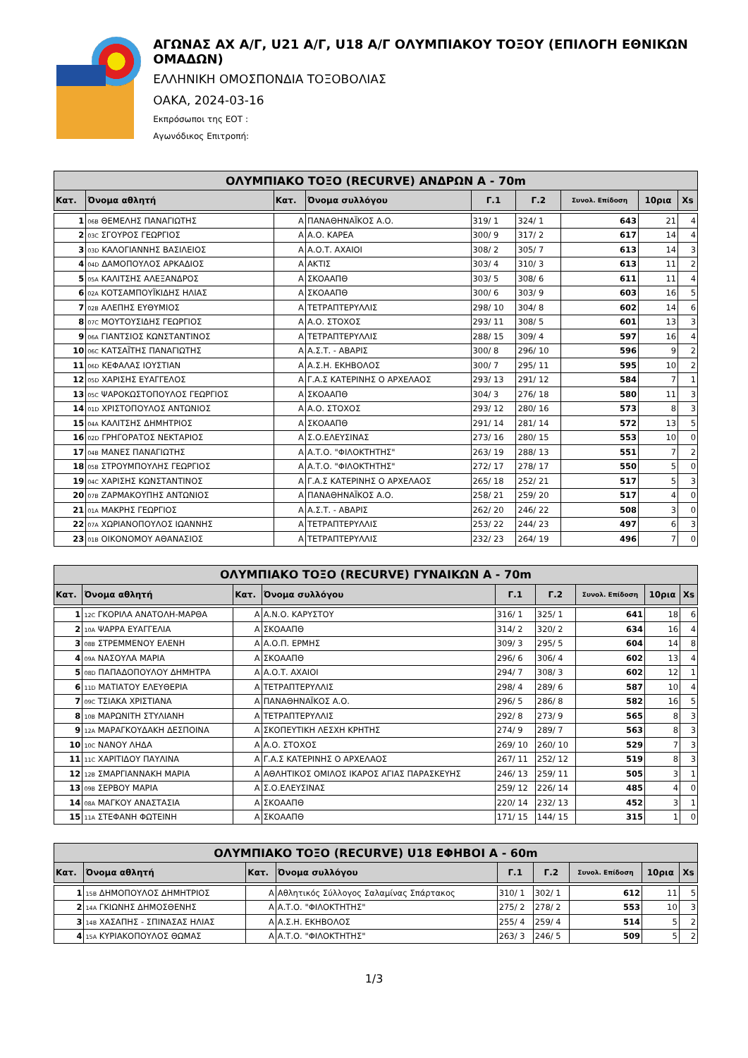ΑΓΩΝΑΣ ΑΧ Α/Γ, U21 Α/Γ, U18 Α/Γ ΟΛΥΜΠΙΑΚΟΥ ΤΟΞΟΥ (ΕΠΙΛΟΓΗ ΕΘΝΙΚΩΝ ΟΜΑΔΩΝ)
ΕΛΛΗΝΙΚΗ ΟΜΟΣΠΟΝΔΙΑ ΤΟΞΟΒΟΛΙΑΣ
ΟΑΚΑ, 2024-03-16
Εκπρόσωποι της ΕΟΤ :
Αγωνόδικος Επιτροπή:
| ΟΛΥΜΠΙΑΚΟ ΤΟΞΟ (RECURVE) ΑΝΔΡΩΝ Α - 70m | | | | | | | | |
| --- | --- | --- | --- | --- | --- | --- | --- | --- |
| Κατ. | Όνομα αθλητή | Κατ. | Όνομα συλλόγου | Γ.1 | Γ.2 | Συνολ. Επίδοση | 10ρια | Xs |
| 1 | 06B ΘΕΜΕΛΗΣ ΠΑΝΑΓΙΩΤΗΣ | Α | ΠΑΝΑΘΗΝΑΪΚΟΣ Α.Ο. | 319/ 1 | 324/ 1 | 643 | 21 | 4 |
| 2 | 03C ΣΓΟΥΡΟΣ ΓΕΩΡΓΙΟΣ | Α | Α.Ο. ΚΑΡΕΑ | 300/ 9 | 317/ 2 | 617 | 14 | 4 |
| 3 | 03D ΚΑΛΟΓΙΑΝΝΗΣ ΒΑΣΙΛΕΙΟΣ | Α | Α.Ο.Τ. ΑΧΑΙΟΙ | 308/ 2 | 305/ 7 | 613 | 14 | 3 |
| 4 | 04D ΔΑΜΟΠΟΥΛΟΣ ΑΡΚΑΔΙΟΣ | Α | ΑΚΤΙΣ | 303/ 4 | 310/ 3 | 613 | 11 | 2 |
| 5 | 05A ΚΑΛΙΤΣΗΣ ΑΛΕΞΑΝΔΡΟΣ | Α | ΣΚΟΑΑΠΘ | 303/ 5 | 308/ 6 | 611 | 11 | 4 |
| 6 | 02A ΚΟΤΣΑΜΠΟΥΪΚΙΔΗΣ ΗΛΙΑΣ | Α | ΣΚΟΑΑΠΘ | 300/ 6 | 303/ 9 | 603 | 16 | 5 |
| 7 | 02B ΑΛΕΠΗΣ ΕΥΘΥΜΙΟΣ | Α | ΤΕΤΡΑΠΤΕΡΥΛΛΙΣ | 298/ 10 | 304/ 8 | 602 | 14 | 6 |
| 8 | 07C ΜΟΥΤΟΥΣΙΔΗΣ ΓΕΩΡΓΙΟΣ | Α | Α.Ο. ΣΤΟΧΟΣ | 293/ 11 | 308/ 5 | 601 | 13 | 3 |
| 9 | 06A ΓΙΑΝΤΣΙΟΣ ΚΩΝΣΤΑΝΤΙΝΟΣ | Α | ΤΕΤΡΑΠΤΕΡΥΛΛΙΣ | 288/ 15 | 309/ 4 | 597 | 16 | 4 |
| 10 | 06C ΚΑΤΣΑΪΤΗΣ ΠΑΝΑΓΙΩΤΗΣ | Α | Α.Σ.Τ. - ΑΒΑΡΙΣ | 300/ 8 | 296/ 10 | 596 | 9 | 2 |
| 11 | 06D ΚΕΦΑΛΑΣ ΙΟΥΣΤΙΑΝ | Α | Α.Σ.Η. ΕΚΗΒΟΛΟΣ | 300/ 7 | 295/ 11 | 595 | 10 | 2 |
| 12 | 05D ΧΑΡΙΣΗΣ ΕΥΑΓΓΕΛΟΣ | Α | Γ.Α.Σ ΚΑΤΕΡΙΝΗΣ Ο ΑΡΧΕΛΑΟΣ | 293/ 13 | 291/ 12 | 584 | 7 | 1 |
| 13 | 05C ΨΑΡΟΚΩΣΤΟΠΟΥΛΟΣ ΓΕΩΡΓΙΟΣ | Α | ΣΚΟΑΑΠΘ | 304/ 3 | 276/ 18 | 580 | 11 | 3 |
| 14 | 01D ΧΡΙΣΤΟΠΟΥΛΟΣ ΑΝΤΩΝΙΟΣ | Α | Α.Ο. ΣΤΟΧΟΣ | 293/ 12 | 280/ 16 | 573 | 8 | 3 |
| 15 | 04A ΚΑΛΙΤΣΗΣ ΔΗΜΗΤΡΙΟΣ | Α | ΣΚΟΑΑΠΘ | 291/ 14 | 281/ 14 | 572 | 13 | 5 |
| 16 | 02D ΓΡΗΓΟΡΑΤΟΣ ΝΕΚΤΑΡΙΟΣ | Α | Σ.Ο.ΕΛΕΥΣΙΝΑΣ | 273/ 16 | 280/ 15 | 553 | 10 | 0 |
| 17 | 04B ΜΑΝΕΣ ΠΑΝΑΓΙΩΤΗΣ | Α | Α.Τ.Ο. "ΦΙΛΟΚΤΗΤΗΣ" | 263/ 19 | 288/ 13 | 551 | 7 | 2 |
| 18 | 05B ΣΤΡΟΥΜΠΟΥΛΗΣ ΓΕΩΡΓΙΟΣ | Α | Α.Τ.Ο. "ΦΙΛΟΚΤΗΤΗΣ" | 272/ 17 | 278/ 17 | 550 | 5 | 0 |
| 19 | 04C ΧΑΡΙΣΗΣ ΚΩΝΣΤΑΝΤΙΝΟΣ | Α | Γ.Α.Σ ΚΑΤΕΡΙΝΗΣ Ο ΑΡΧΕΛΑΟΣ | 265/ 18 | 252/ 21 | 517 | 5 | 3 |
| 20 | 07B ΖΑΡΜΑΚΟΥΠΗΣ ΑΝΤΩΝΙΟΣ | Α | ΠΑΝΑΘΗΝΑΪΚΟΣ Α.Ο. | 258/ 21 | 259/ 20 | 517 | 4 | 0 |
| 21 | 01A ΜΑΚΡΗΣ ΓΕΩΡΓΙΟΣ | Α | Α.Σ.Τ. - ΑΒΑΡΙΣ | 262/ 20 | 246/ 22 | 508 | 3 | 0 |
| 22 | 07A ΧΩΡΙΑΝΟΠΟΥΛΟΣ ΙΩΑΝΝΗΣ | Α | ΤΕΤΡΑΠΤΕΡΥΛΛΙΣ | 253/ 22 | 244/ 23 | 497 | 6 | 3 |
| 23 | 01B ΟΙΚΟΝΟΜΟΥ ΑΘΑΝΑΣΙΟΣ | Α | ΤΕΤΡΑΠΤΕΡΥΛΛΙΣ | 232/ 23 | 264/ 19 | 496 | 7 | 0 |
| ΟΛΥΜΠΙΑΚΟ ΤΟΞΟ (RECURVE) ΓΥΝΑΙΚΩΝ Α - 70m | | | | | | | | |
| --- | --- | --- | --- | --- | --- | --- | --- | --- |
| Κατ. | Όνομα αθλητή | Κατ. | Όνομα συλλόγου | Γ.1 | Γ.2 | Συνολ. Επίδοση | 10ρια | Xs |
| 1 | 12C ΓΚΟΡΙΛΑ ΑΝΑΤΟΛΗ-ΜΑΡΘΑ | Α | Α.Ν.Ο. ΚΑΡΥΣΤΟΥ | 316/ 1 | 325/ 1 | 641 | 18 | 6 |
| 2 | 10A ΨΑΡΡΑ ΕΥΑΓΓΕΛΙΑ | Α | ΣΚΟΑΑΠΘ | 314/ 2 | 320/ 2 | 634 | 16 | 4 |
| 3 | 08B ΣΤΡΕΜΜΕΝΟΥ ΕΛΕΝΗ | Α | Α.Ο.Π. ΕΡΜΗΣ | 309/ 3 | 295/ 5 | 604 | 14 | 8 |
| 4 | 09A ΝΑΣΟΥΛΑ ΜΑΡΙΑ | Α | ΣΚΟΑΑΠΘ | 296/ 6 | 306/ 4 | 602 | 13 | 4 |
| 5 | 08D ΠΑΠΑΔΟΠΟΥΛΟΥ ΔΗΜΗΤΡΑ | Α | Α.Ο.Τ. ΑΧΑΙΟΙ | 294/ 7 | 308/ 3 | 602 | 12 | 1 |
| 6 | 11D ΜΑΤΙΑΤΟΥ ΕΛΕΥΘΕΡΙΑ | Α | ΤΕΤΡΑΠΤΕΡΥΛΛΙΣ | 298/ 4 | 289/ 6 | 587 | 10 | 4 |
| 7 | 09C ΤΣΙΑΚΑ ΧΡΙΣΤΙΑΝΑ | Α | ΠΑΝΑΘΗΝΑΪΚΟΣ Α.Ο. | 296/ 5 | 286/ 8 | 582 | 16 | 5 |
| 8 | 10B ΜΑΡΩΝΙΤΗ ΣΤΥΛΙΑΝΗ | Α | ΤΕΤΡΑΠΤΕΡΥΛΛΙΣ | 292/ 8 | 273/ 9 | 565 | 8 | 3 |
| 9 | 12A ΜΑΡΑΓΚΟΥΔΑΚΗ ΔΕΣΠΟΙΝΑ | Α | ΣΚΟΠΕΥΤΙΚΗ ΛΕΣΧΗ ΚΡΗΤΗΣ | 274/ 9 | 289/ 7 | 563 | 8 | 3 |
| 10 | 10C ΝΑΝΟΥ ΛΗΔΑ | Α | Α.Ο. ΣΤΟΧΟΣ | 269/ 10 | 260/ 10 | 529 | 7 | 3 |
| 11 | 11C ΧΑΡΙΤΙΔΟΥ ΠΑΥΛΙΝΑ | Α | Γ.Α.Σ ΚΑΤΕΡΙΝΗΣ Ο ΑΡΧΕΛΑΟΣ | 267/ 11 | 252/ 12 | 519 | 8 | 3 |
| 12 | 12B ΣΜΑΡΓΙΑΝΝΑΚΗ ΜΑΡΙΑ | Α | ΑΘΛΗΤΙΚΟΣ ΟΜΙΛΟΣ ΙΚΑΡΟΣ ΑΓΙΑΣ ΠΑΡΑΣΚΕΥΗΣ | 246/ 13 | 259/ 11 | 505 | 3 | 1 |
| 13 | 09B ΣΕΡΒΟΥ ΜΑΡΙΑ | Α | Σ.Ο.ΕΛΕΥΣΙΝΑΣ | 259/ 12 | 226/ 14 | 485 | 4 | 0 |
| 14 | 08A ΜΑΓΚΟΥ ΑΝΑΣΤΑΣΙΑ | Α | ΣΚΟΑΑΠΘ | 220/ 14 | 232/ 13 | 452 | 3 | 1 |
| 15 | 11A ΣΤΕΦΑΝΗ ΦΩΤΕΙΝΗ | Α | ΣΚΟΑΑΠΘ | 171/ 15 | 144/ 15 | 315 | 1 | 0 |
| ΟΛΥΜΠΙΑΚΟ ΤΟΞΟ (RECURVE) U18 ΕΦΗΒΟΙ Α - 60m | | | | | | | | |
| --- | --- | --- | --- | --- | --- | --- | --- | --- |
| Κατ. | Όνομα αθλητή | Κατ. | Όνομα συλλόγου | Γ.1 | Γ.2 | Συνολ. Επίδοση | 10ρια | Xs |
| 1 | 15B ΔΗΜΟΠΟΥΛΟΣ ΔΗΜΗΤΡΙΟΣ | Α | Αθλητικός Σύλλογος Σαλαμίνας Σπάρτακος | 310/ 1 | 302/ 1 | 612 | 11 | 5 |
| 2 | 14A ΓΚΙΩΝΗΣ ΔΗΜΟΣΘΕΝΗΣ | Α | Α.Τ.Ο. "ΦΙΛΟΚΤΗΤΗΣ" | 275/ 2 | 278/ 2 | 553 | 10 | 3 |
| 3 | 14B ΧΑΣΑΠΗΣ - ΣΠΙΝΑΣΑΣ ΗΛΙΑΣ | Α | Α.Σ.Η. ΕΚΗΒΟΛΟΣ | 255/ 4 | 259/ 4 | 514 | 5 | 2 |
| 4 | 15A ΚΥΡΙΑΚΟΠΟΥΛΟΣ ΘΩΜΑΣ | Α | Α.Τ.Ο. "ΦΙΛΟΚΤΗΤΗΣ" | 263/ 3 | 246/ 5 | 509 | 5 | 2 |
1/3